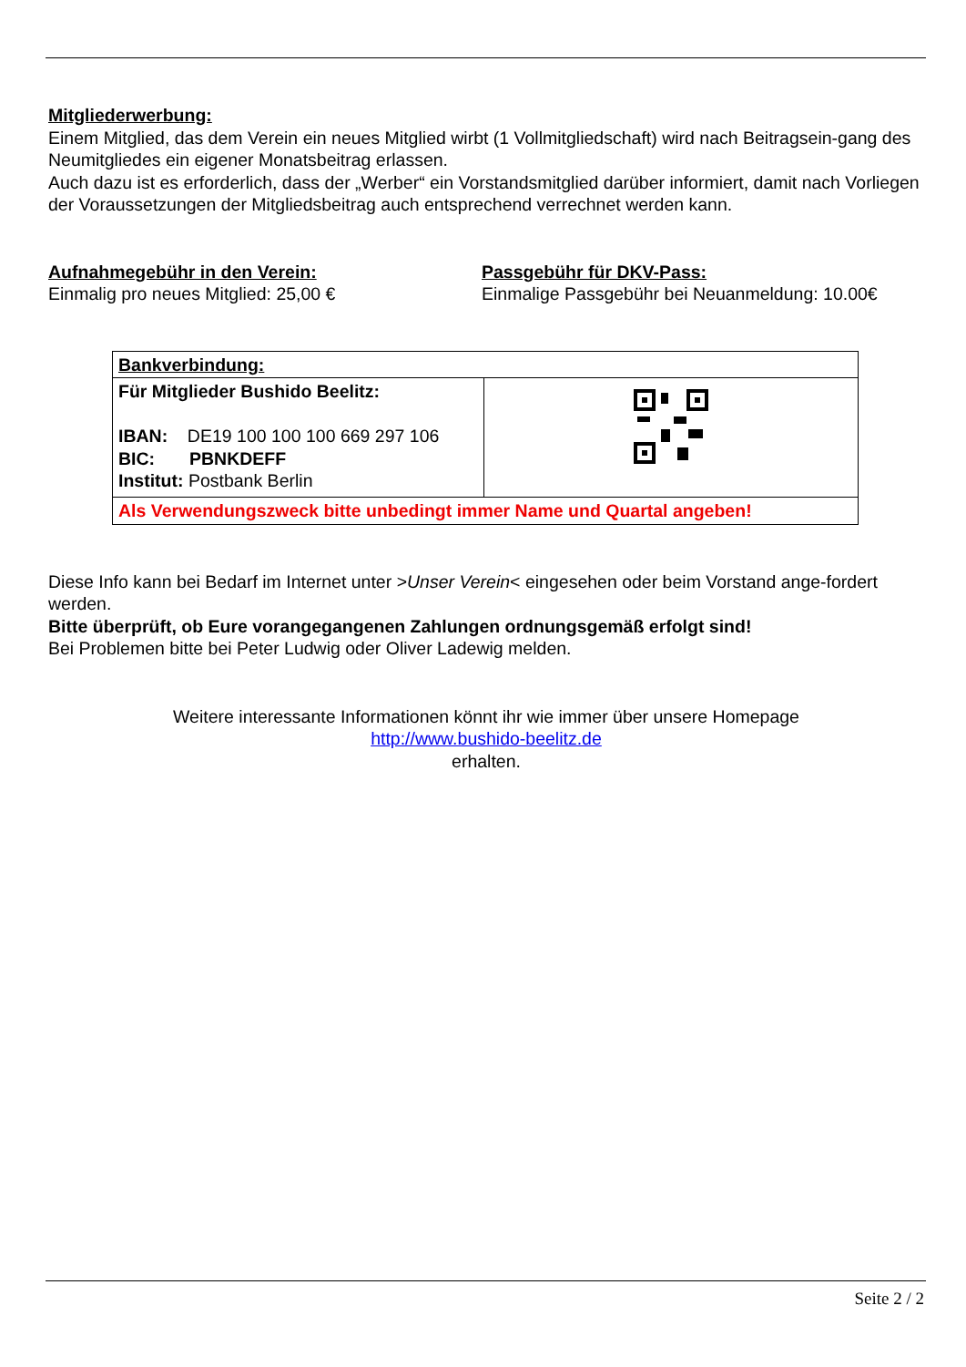Mitgliederwerbung:
Einem Mitglied, das dem Verein ein neues Mitglied wirbt (1 Vollmitgliedschaft) wird nach Beitragsein-gang des Neumitgliedes ein eigener Monatsbeitrag erlassen.
Auch dazu ist es erforderlich, dass der „Werber“ ein Vorstandsmitglied darüber informiert, damit nach Vorliegen der Voraussetzungen der Mitgliedsbeitrag auch entsprechend verrechnet werden kann.
Aufnahmegebühr in den Verein:
Einmalig pro neues Mitglied: 25,00 €
Passgebühr für DKV-Pass:
Einmalige Passgebühr bei Neuanmeldung: 10.00€
| Bankverbindung: | |
| Für Mitglieder Bushido Beelitz: IBAN: DE19 100 100 100 669 297 106 BIC: PBNKDEFF Institut: Postbank Berlin | |
| Als Verwendungszweck bitte unbedingt immer Name und Quartal angeben! | |
Diese Info kann bei Bedarf im Internet unter >Unser Verein< eingesehen oder beim Vorstand ange-fordert werden.
Bitte überprüft, ob Eure vorangegangenen Zahlungen ordnungsgemäß erfolgt sind!
Bei Problemen bitte bei Peter Ludwig oder Oliver Ladewig melden.
Weitere interessante Informationen könnt ihr wie immer über unsere Homepage
http://www.bushido-beelitz.de
erhalten.
Seite 2 / 2